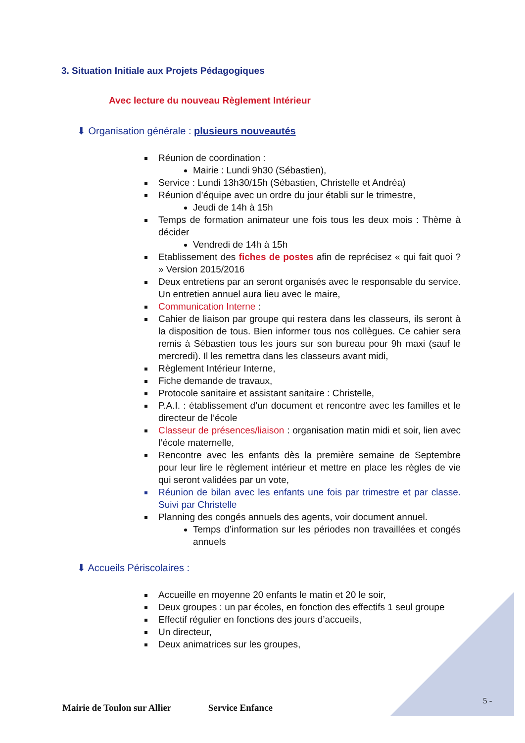3. Situation Initiale aux Projets Pédagogiques
Avec lecture du nouveau Règlement Intérieur
⬇ Organisation générale : plusieurs nouveautés
Réunion de coordination :
Mairie : Lundi 9h30 (Sébastien),
Service : Lundi 13h30/15h (Sébastien, Christelle et Andréa)
Réunion d’équipe avec un ordre du jour établi sur le trimestre,
Jeudi de 14h à 15h
Temps de formation animateur une fois tous les deux mois : Thème à décider
Vendredi de 14h à 15h
Etablissement des fiches de postes afin de reprécisez « qui fait quoi ? » Version 2015/2016
Deux entretiens par an seront organisés avec le responsable du service. Un entretien annuel aura lieu avec le maire,
Communication Interne :
Cahier de liaison par groupe qui restera dans les classeurs, ils seront à la disposition de tous. Bien informer tous nos collègues. Ce cahier sera remis à Sébastien tous les jours sur son bureau pour 9h maxi (sauf le mercredi). Il les remettra dans les classeurs avant midi,
Règlement Intérieur Interne,
Fiche demande de travaux,
Protocole sanitaire et assistant sanitaire : Christelle,
P.A.I. : établissement d’un document et rencontre avec les familles et le directeur de l’école
Classeur de présences/liaison : organisation matin midi et soir, lien avec l’école maternelle,
Rencontre avec les enfants dès la première semaine de Septembre pour leur lire le règlement intérieur et mettre en place les règles de vie qui seront validées par un vote,
Réunion de bilan avec les enfants une fois par trimestre et par classe. Suivi par Christelle
Planning des congés annuels des agents, voir document annuel.
Temps d’information sur les périodes non travaillées et congés annuels
⬇ Accueils Périscolaires :
Accueille en moyenne 20 enfants le matin et 20 le soir,
Deux groupes : un par écoles, en fonction des effectifs 1 seul groupe
Effectif régulier en fonctions des jours d’accueils,
Un directeur,
Deux animatrices sur les groupes,
5 -
Mairie de Toulon sur Allier Service Enfance